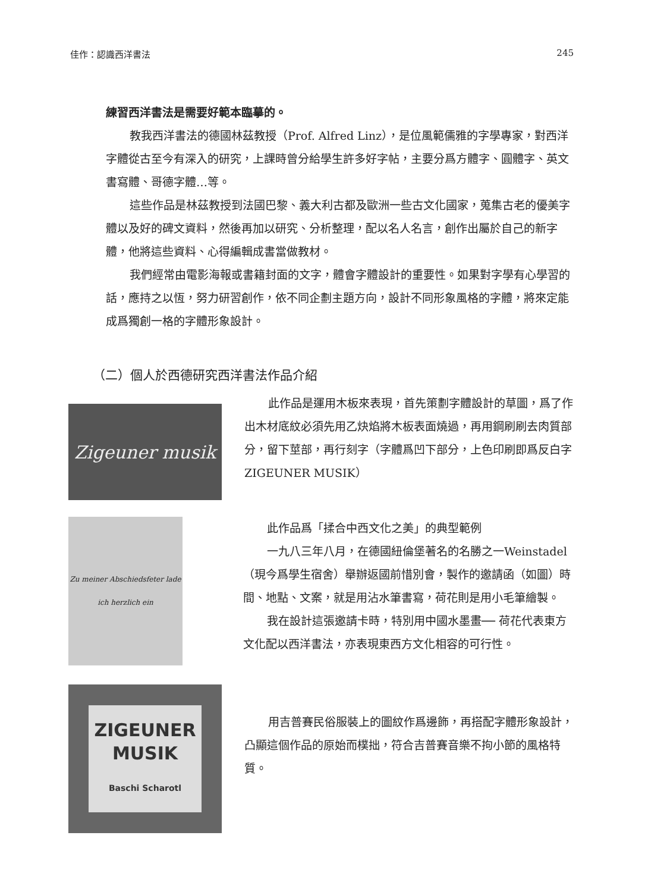佳作：認識西洋書法 245
練習西洋書法是需要好範本臨摹的。
教我西洋書法的德國林茲教授（Prof. Alfred Linz），是位風範儒雅的字學專家，對西洋字體從古至今有深入的研究，上課時曾分給學生許多好字帖，主要分爲方體字、圓體字、英文書寫體、哥德字體…等。
這些作品是林茲教授到法國巴黎、義大利古都及歐洲一些古文化國家，蒐集古老的優美字體以及好的碑文資料，然後再加以研究、分析整理，配以名人名言，創作出屬於自己的新字體，他將這些資料、心得編輯成書當做教材。
我們經常由電影海報或書籍封面的文字，體會字體設計的重要性。如果對字學有心學習的話，應持之以恆，努力研習創作，依不同企劃主題方向，設計不同形象風格的字體，將來定能成爲獨創一格的字體形象設計。
（二）個人於西德研究西洋書法作品介紹
Zigeuner musik
此作品是運用木板來表現，首先策劃字體設計的草圖，爲了作出木材底紋必須先用乙炔焰將木板表面燒過，再用鋼刷刷去肉質部分，留下莖部，再行刻字（字體爲凹下部分，上色印刷即爲反白字ZIGEUNER MUSIK）
Zu meiner Abschiedsfeter lade ich herzlich ein
此作品爲「揉合中西文化之美」的典型範例
一九八三年八月，在德國紐倫堡著名的名勝之一Weinstadel（現今爲學生宿舍）舉辦返國前惜別會，製作的邀請函（如圖）時間、地點、文案，就是用沾水筆書寫，荷花則是用小毛筆繪製。
我在設計這張邀請卡時，特別用中國水墨畫── 荷花代表東方文化配以西洋書法，亦表現東西方文化相容的可行性。
ZIGEUNER
MUSIK
Baschi Scharotl
用吉普賽民俗服裝上的圖紋作爲邊飾，再搭配字體形象設計，凸顯這個作品的原始而樸拙，符合吉普賽音樂不拘小節的風格特質。